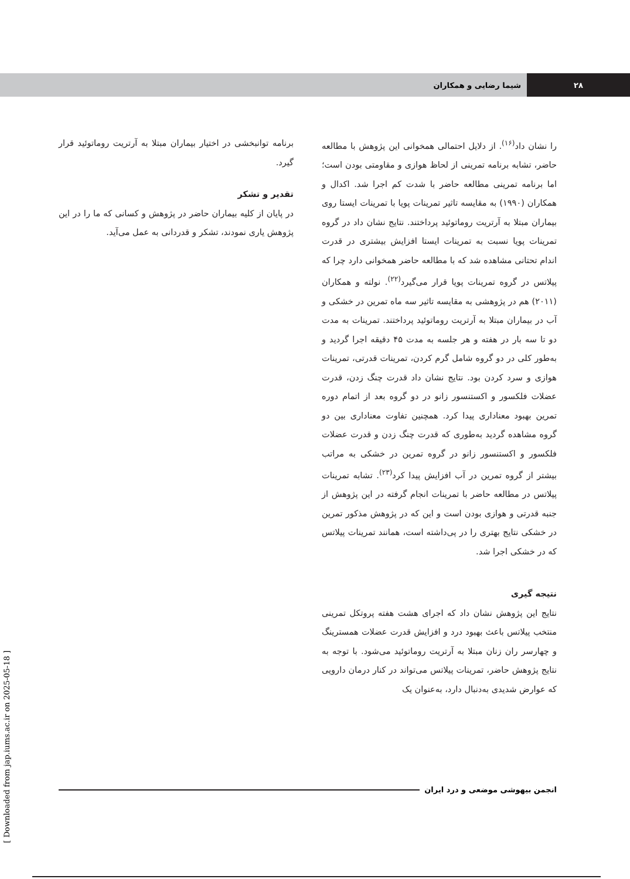۲۸ شیما رضایی و همکاران
را نشان داد<sup>(۱۶)</sup>. از دلایل احتمالی همخوانی این پژوهش با مطالعه حاضر، تشابه برنامه تمرینی از لحاظ هوازی و مقاومتی بودن است؛ اما برنامه تمرینی مطالعه حاضر با شدت کم اجرا شد. اکدال و همکاران (۱۹۹۰) به مقایسه تاثیر تمرینات پویا با تمرینات ایستا روی بیماران مبتلا به آرتریت روماتوئید پرداختند. نتایج نشان داد در گروه تمرینات پویا نسبت به تمرینات ایستا افزایش بیشتری در قدرت اندام تحتانی مشاهده شد که با مطالعه حاضر همخوانی دارد چرا که پیلاتس در گروه تمرینات پویا قرار می‌گیرد<sup>(۲۲)</sup>. نولته و همکاران (۲۰۱۱) هم در پژوهشی به مقایسه تاثیر سه ماه تمرین در خشکی و آب در بیماران مبتلا به آرتریت روماتوئید پرداختند. تمرینات به مدت دو تا سه بار در هفته و هر جلسه به مدت ۴۵ دقیقه اجرا گردید و به‌طور کلی در دو گروه شامل گرم کردن، تمرینات قدرتی، تمرینات هوازی و سرد کردن بود. نتایج نشان داد قدرت چنگ زدن، قدرت عضلات فلکسور و اکستنسور زانو در دو گروه بعد از اتمام دوره تمرین بهبود معناداری پیدا کرد. همچنین تفاوت معناداری بین دو گروه مشاهده گردید به‌طوری که قدرت چنگ زدن و قدرت عضلات فلکسور و اکستنسور زانو در گروه تمرین در خشکی به مراتب بیشتر از گروه تمرین در آب افزایش پیدا کرد<sup>(۲۳)</sup>. تشابه تمرینات پیلاتس در مطالعه حاضر با تمرینات انجام گرفته در این پژوهش از جنبه قدرتی و هوازی بودن است و این که در پژوهش مذکور تمرین در خشکی نتایج بهتری را در پی‌داشته است، همانند تمرینات پیلاتس که در خشکی اجرا شد.
نتیجه گیری
نتایج این پژوهش نشان داد که اجرای هشت هفته پروتکل تمرینی منتخب پیلاتس باعث بهبود درد و افزایش قدرت عضلات همسترینگ و چهارسر ران زنان مبتلا به آرتریت روماتوئید می‌شود. با توجه به نتایج پژوهش حاضر، تمرینات پیلاتس می‌تواند در کنار درمان دارویی که عوارض شدیدی به‌دنبال دارد، به‌عنوان یک
برنامه توانبخشی در اختیار بیماران مبتلا به آرتریت روماتوئید قرار گیرد.
تقدیر و تشکر
در پایان از کلیه بیماران حاضر در پژوهش و کسانی که ما را در این پژوهش یاری نمودند، تشکر و قدردانی به عمل می‌آید.
انجمن بیهوشی موضعی و درد ایران
[ Downloaded from jap.iums.ac.ir on 2025-05-18 ]